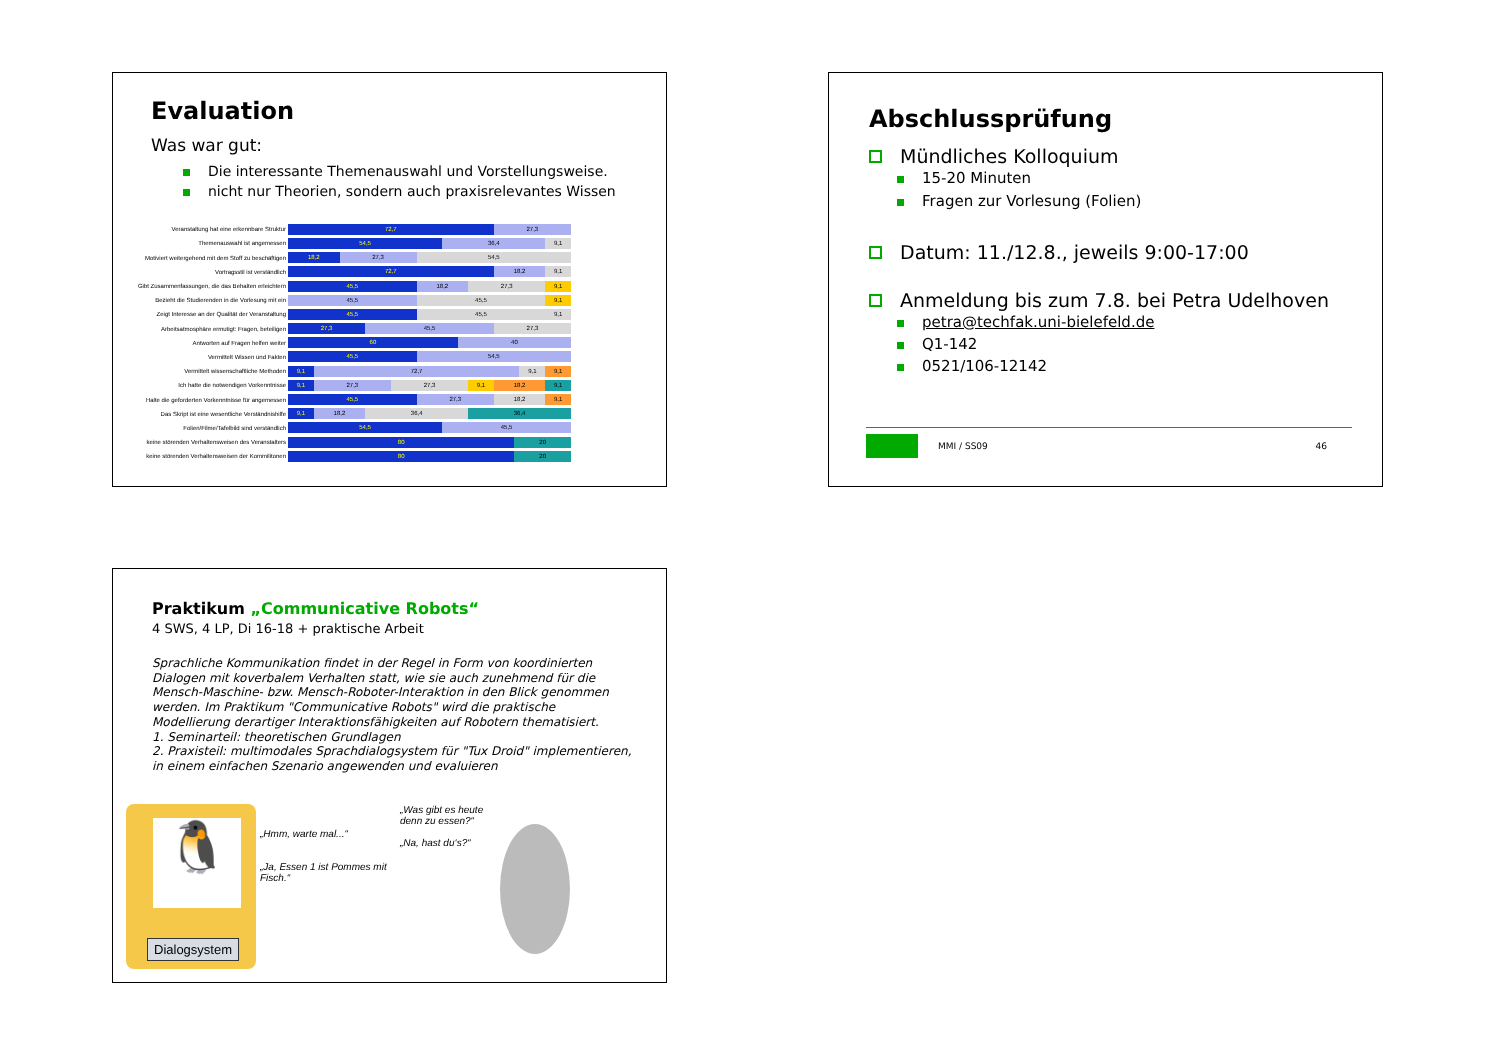Evaluation
Was war gut:
Die interessante Themenauswahl und Vorstellungsweise.
nicht nur Theorien, sondern auch praxisrelevantes Wissen
Veranstaltung hat eine erkennbare Struktur
72,7 27,3
Themenauswahl ist angemessen
54,5 36,4 9,1
Motiviert weitergehend mit dem Stoff zu beschäftigen
18,2 27,3 54,5
Vortragsstil ist verständlich
72,7 18,2 9,1
Gibt Zusammenfassungen, die das Behalten erleichtern
45,5 18,2 27,3 9,1
Bezieht die Studierenden in die Vorlesung mit ein
45,5 45,5 9,1
Zeigt Interesse an der Qualität der Veranstaltung
45,5 45,5 9,1
Arbeitsatmosphäre ermutigt: Fragen, beteiligen
27,3 45,5 27,3
Antworten auf Fragen helfen weiter
60 40
Vermittelt Wissen und Fakten
45,5 54,5
Vermittelt wissenschaftliche Methoden
9,1 72,7 9,1 9,1
Ich hatte die notwendigen Vorkenntnisse
9,1 27,3 27,3 9,1 18,2 9,1
Halte die geforderten Vorkenntnisse für angemessen
45,5 27,3 18,2 9,1
Das Skript ist eine wesentliche Verständnishilfe
9,1 18,2 36,4 36,4
Folien/Filme/Tafelbild sind verständlich
54,5 45,5
keine störenden Verhaltensweisen des Veranstalters
80 20
keine störenden Verhaltensweisen der Kommilitonen
80 20
Abschlussprüfung
Mündliches Kolloquium
15-20 Minuten
Fragen zur Vorlesung (Folien)
Datum: 11./12.8., jeweils 9:00-17:00
Anmeldung bis zum 7.8. bei Petra Udelhoven
petra@techfak.uni-bielefeld.de
Q1-142
0521/106-12142
MMI / SS09 46
Praktikum „Communicative Robots“
4 SWS, 4 LP, Di 16-18 + praktische Arbeit
Sprachliche Kommunikation findet in der Regel in Form von koordinierten Dialogen mit koverbalem Verhalten statt, wie sie auch zunehmend für die Mensch-Maschine- bzw. Mensch-Roboter-Interaktion in den Blick genommen werden. Im Praktikum "Communicative Robots" wird die praktische Modellierung derartiger Interaktionsfähigkeiten auf Robotern thematisiert.
1. Seminarteil: theoretischen Grundlagen
2. Praxisteil: multimodales Sprachdialogsystem für "Tux Droid" implementieren, in einem einfachen Szenario angewenden und evaluieren
🐧
Dialogsystem
„Hmm, warte mal...“
„Ja, Essen 1 ist Pommes mit Fisch.“
„Was gibt es heute denn zu essen?“
„Na, hast du‘s?“